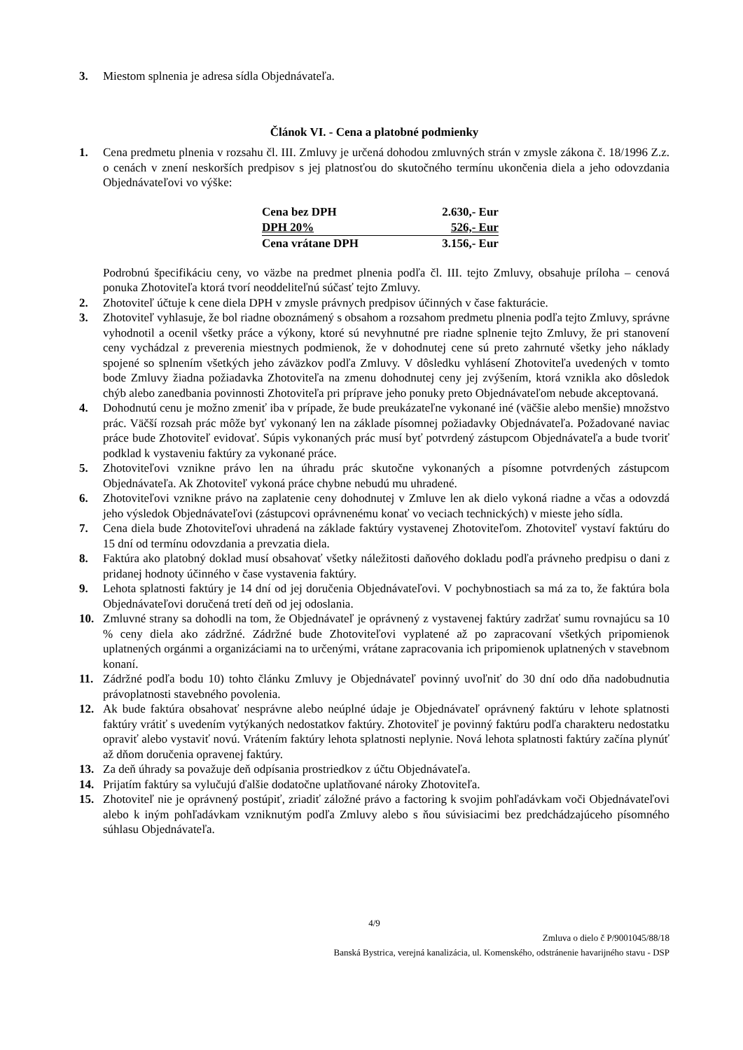3. Miestom splnenia je adresa sídla Objednávateľa.
Článok VI. - Cena a platobné podmienky
1. Cena predmetu plnenia v rozsahu čl. III. Zmluvy je určená dohodou zmluvných strán v zmysle zákona č. 18/1996 Z.z. o cenách v znení neskorších predpisov s jej platnosťou do skutočného termínu ukončenia diela a jeho odovzdania Objednávateľovi vo výške:
| Cena bez DPH | 2.630,- Eur |
| DPH 20% | 526,- Eur |
| Cena vrátane DPH | 3.156,- Eur |
Podrobnú špecifikáciu ceny, vo väzbe na predmet plnenia podľa čl. III. tejto Zmluvy, obsahuje príloha – cenová ponuka Zhotoviteľa ktorá tvorí neoddeliteľnú súčasť tejto Zmluvy.
2. Zhotoviteľ účtuje k cene diela DPH v zmysle právnych predpisov účinných v čase fakturácie.
3. Zhotoviteľ vyhlasuje, že bol riadne oboznámený s obsahom a rozsahom predmetu plnenia podľa tejto Zmluvy, správne vyhodnotil a ocenil všetky práce a výkony, ktoré sú nevyhnutné pre riadne splnenie tejto Zmluvy, že pri stanovení ceny vychádzal z preverenia miestnych podmienok, že v dohodnutej cene sú preto zahrnuté všetky jeho náklady spojené so splnením všetkých jeho záväzkov podľa Zmluvy. V dôsledku vyhlásení Zhotoviteľa uvedených v tomto bode Zmluvy žiadna požiadavka Zhotoviteľa na zmenu dohodnutej ceny jej zvýšením, ktorá vznikla ako dôsledok chýb alebo zanedbania povinnosti Zhotoviteľa pri príprave jeho ponuky preto Objednávateľom nebude akceptovaná.
4. Dohodnutú cenu je možno zmeniť iba v prípade, že bude preukázateľne vykonané iné (väčšie alebo menšie) množstvo prác. Väčší rozsah prác môže byť vykonaný len na základe písomnej požiadavky Objednávateľa. Požadované naviac práce bude Zhotoviteľ evidovať. Súpis vykonaných prác musí byť potvrdený zástupcom Objednávateľa a bude tvoriť podklad k vystaveniu faktúry za vykonané práce.
5. Zhotoviteľovi vznikne právo len na úhradu prác skutočne vykonaných a písomne potvrdených zástupcom Objednávateľa. Ak Zhotoviteľ vykoná práce chybne nebudú mu uhradené.
6. Zhotoviteľovi vznikne právo na zaplatenie ceny dohodnutej v Zmluve len ak dielo vykoná riadne a včas a odovzdá jeho výsledok Objednávateľovi (zástupcovi oprávnenému konať vo veciach technických) v mieste jeho sídla.
7. Cena diela bude Zhotoviteľovi uhradená na základe faktúry vystavenej Zhotoviteľom. Zhotoviteľ vystaví faktúru do 15 dní od termínu odovzdania a prevzatia diela.
8. Faktúra ako platobný doklad musí obsahovať všetky náležitosti daňového dokladu podľa právneho predpisu o dani z pridanej hodnoty účinného v čase vystavenia faktúry.
9. Lehota splatnosti faktúry je 14 dní od jej doručenia Objednávateľovi. V pochybnostiach sa má za to, že faktúra bola Objednávateľovi doručená tretí deň od jej odoslania.
10. Zmluvné strany sa dohodli na tom, že Objednávateľ je oprávnený z vystavenej faktúry zadržať sumu rovnajúcu sa 10 % ceny diela ako zádržné. Zádržné bude Zhotoviteľovi vyplatené až po zapracovaní všetkých pripomienok uplatnených orgánmi a organizáciami na to určenými, vrátane zapracovania ich pripomienok uplatnených v stavebnom konaní.
11. Zádržné podľa bodu 10) tohto článku Zmluvy je Objednávateľ povinný uvoľniť do 30 dní odo dňa nadobudnutia právoplatnosti stavebného povolenia.
12. Ak bude faktúra obsahovať nesprávne alebo neúplné údaje je Objednávateľ oprávnený faktúru v lehote splatnosti faktúry vrátiť s uvedením vytýkaných nedostatkov faktúry. Zhotoviteľ je povinný faktúru podľa charakteru nedostatku opraviť alebo vystaviť novú. Vrátením faktúry lehota splatnosti neplynie. Nová lehota splatnosti faktúry začína plynúť až dňom doručenia opravenej faktúry.
13. Za deň úhrady sa považuje deň odpísania prostriedkov z účtu Objednávateľa.
14. Prijatím faktúry sa vylučujú ďalšie dodatočne uplatňované nároky Zhotoviteľa.
15. Zhotoviteľ nie je oprávnený postúpiť, zriadiť záložné právo a factoring k svojim pohľadávkam voči Objednávateľovi alebo k iným pohľadávkam vzniknutým podľa Zmluvy alebo s ňou súvisiacimi bez predchádzajúceho písomného súhlasu Objednávateľa.
4/9
Zmluva o dielo č P/9001045/88/18
Banská Bystrica, verejná kanalizácia, ul. Komenského, odstránenie havarijného stavu - DSP